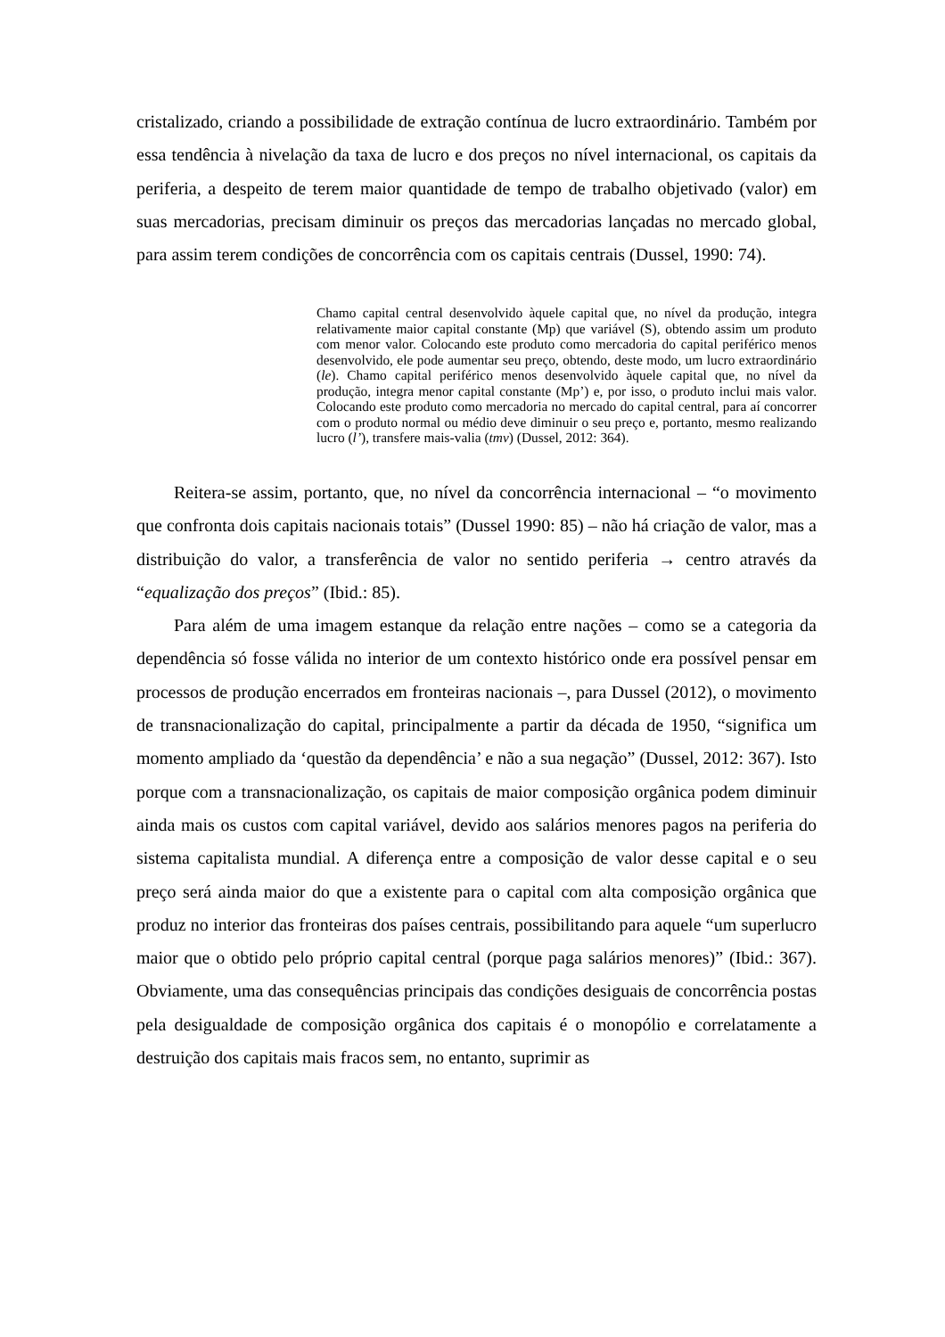cristalizado, criando a possibilidade de extração contínua de lucro extraordinário. Também por essa tendência à nivelação da taxa de lucro e dos preços no nível internacional, os capitais da periferia, a despeito de terem maior quantidade de tempo de trabalho objetivado (valor) em suas mercadorias, precisam diminuir os preços das mercadorias lançadas no mercado global, para assim terem condições de concorrência com os capitais centrais (Dussel, 1990: 74).
Chamo capital central desenvolvido àquele capital que, no nível da produção, integra relativamente maior capital constante (Mp) que variável (S), obtendo assim um produto com menor valor. Colocando este produto como mercadoria do capital periférico menos desenvolvido, ele pode aumentar seu preço, obtendo, deste modo, um lucro extraordinário (le). Chamo capital periférico menos desenvolvido àquele capital que, no nível da produção, integra menor capital constante (Mp’) e, por isso, o produto inclui mais valor. Colocando este produto como mercadoria no mercado do capital central, para aí concorrer com o produto normal ou médio deve diminuir o seu preço e, portanto, mesmo realizando lucro (l’), transfere mais-valia (tmv) (Dussel, 2012: 364).
Reitera-se assim, portanto, que, no nível da concorrência internacional – “o movimento que confronta dois capitais nacionais totais” (Dussel 1990: 85) – não há criação de valor, mas a distribuição do valor, a transferência de valor no sentido periferia → centro através da “equalização dos preços” (Ibid.: 85).
Para além de uma imagem estanque da relação entre nações – como se a categoria da dependência só fosse válida no interior de um contexto histórico onde era possível pensar em processos de produção encerrados em fronteiras nacionais –, para Dussel (2012), o movimento de transnacionalização do capital, principalmente a partir da década de 1950, “significa um momento ampliado da ‘questão da dependência’ e não a sua negação” (Dussel, 2012: 367). Isto porque com a transnacionalização, os capitais de maior composição orgânica podem diminuir ainda mais os custos com capital variável, devido aos salários menores pagos na periferia do sistema capitalista mundial. A diferença entre a composição de valor desse capital e o seu preço será ainda maior do que a existente para o capital com alta composição orgânica que produz no interior das fronteiras dos países centrais, possibilitando para aquele “um superlucro maior que o obtido pelo próprio capital central (porque paga salários menores)” (Ibid.: 367). Obviamente, uma das consequências principais das condições desiguais de concorrência postas pela desigualdade de composição orgânica dos capitais é o monopólio e correlatamente a destruição dos capitais mais fracos sem, no entanto, suprimir as